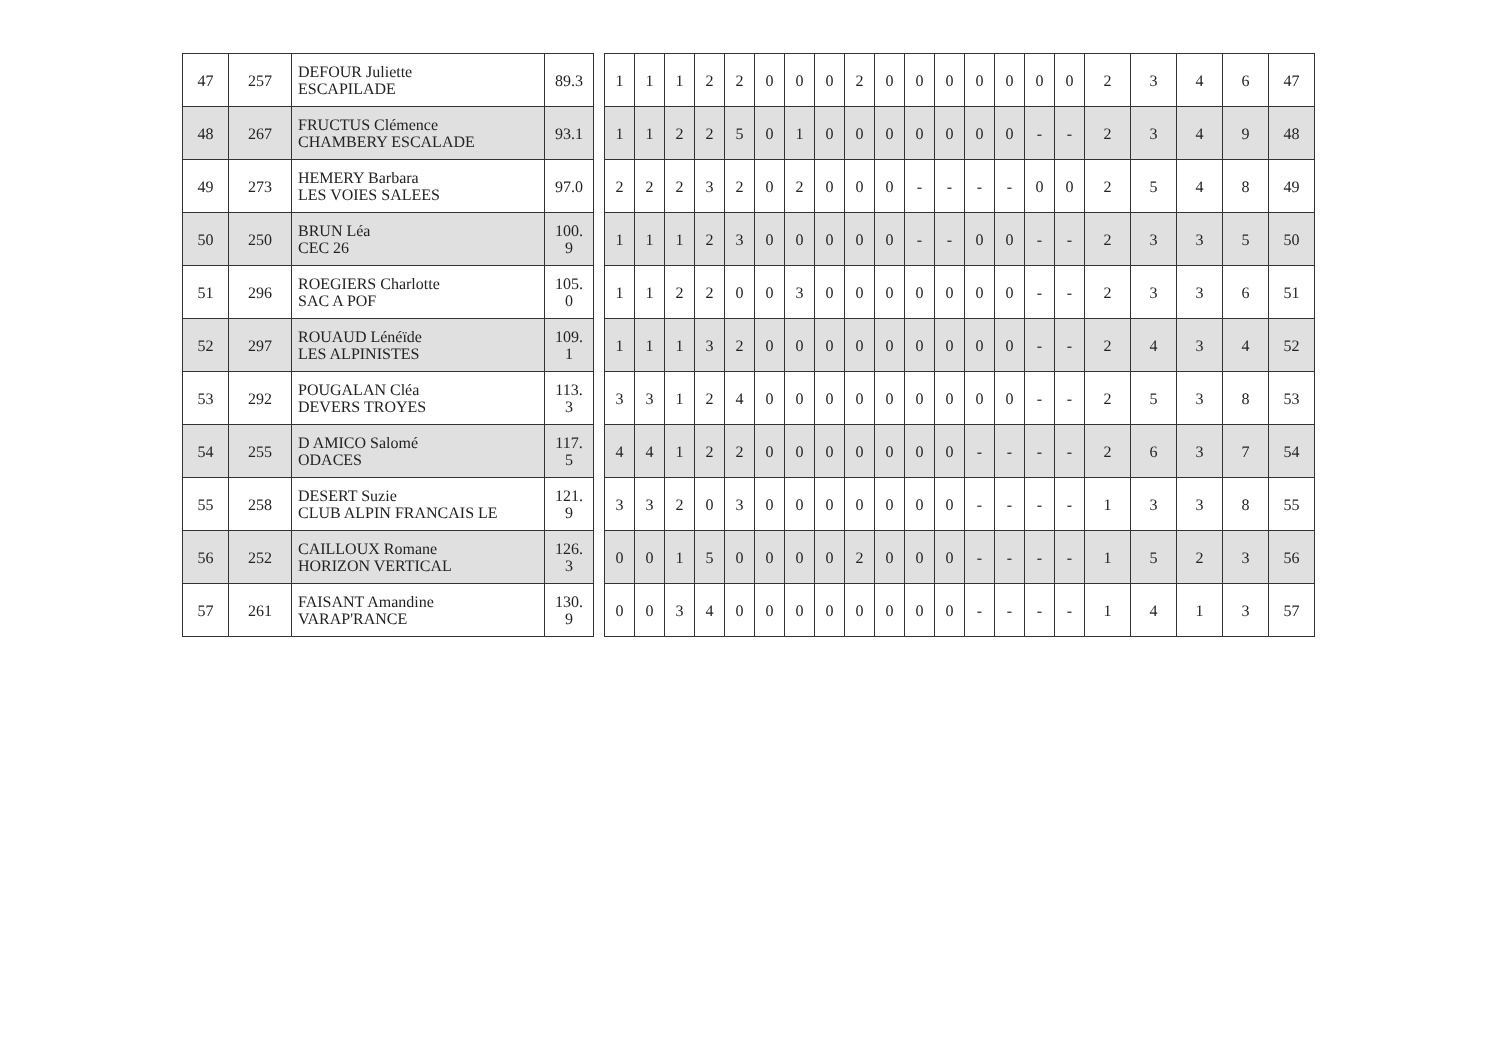| 47 | 257 | DEFOUR Juliette ESCAPILADE | 89.3 | | 1 | 1 | 1 | 2 | 2 | 0 | 0 | 0 | 2 | 0 | 0 | 0 | 0 | 0 | 0 | 0 | 2 | 3 | 4 | 6 | 47 |
| 48 | 267 | FRUCTUS Clémence CHAMBERY ESCALADE | 93.1 | | 1 | 1 | 2 | 2 | 5 | 0 | 1 | 0 | 0 | 0 | 0 | 0 | 0 | 0 | - | - | 2 | 3 | 4 | 9 | 48 |
| 49 | 273 | HEMERY Barbara LES VOIES SALEES | 97.0 | | 2 | 2 | 2 | 3 | 2 | 0 | 2 | 0 | 0 | 0 | - | - | - | - | 0 | 0 | 2 | 5 | 4 | 8 | 49 |
| 50 | 250 | BRUN Léa CEC 26 | 100. 9 | | 1 | 1 | 1 | 2 | 3 | 0 | 0 | 0 | 0 | 0 | - | - | 0 | 0 | - | - | 2 | 3 | 3 | 5 | 50 |
| 51 | 296 | ROEGIERS Charlotte SAC A POF | 105. 0 | | 1 | 1 | 2 | 2 | 0 | 0 | 3 | 0 | 0 | 0 | 0 | 0 | 0 | 0 | - | - | 2 | 3 | 3 | 6 | 51 |
| 52 | 297 | ROUAUD Lénéïde LES ALPINISTES | 109. 1 | | 1 | 1 | 1 | 3 | 2 | 0 | 0 | 0 | 0 | 0 | 0 | 0 | 0 | 0 | - | - | 2 | 4 | 3 | 4 | 52 |
| 53 | 292 | POUGALAN Cléa DEVERS TROYES | 113. 3 | | 3 | 3 | 1 | 2 | 4 | 0 | 0 | 0 | 0 | 0 | 0 | 0 | 0 | 0 | - | - | 2 | 5 | 3 | 8 | 53 |
| 54 | 255 | D AMICO Salomé ODACES | 117. 5 | | 4 | 4 | 1 | 2 | 2 | 0 | 0 | 0 | 0 | 0 | 0 | 0 | - | - | - | - | 2 | 6 | 3 | 7 | 54 |
| 55 | 258 | DESERT Suzie CLUB ALPIN FRANCAIS LE | 121. 9 | | 3 | 3 | 2 | 0 | 3 | 0 | 0 | 0 | 0 | 0 | 0 | 0 | - | - | - | - | 1 | 3 | 3 | 8 | 55 |
| 56 | 252 | CAILLOUX Romane HORIZON VERTICAL | 126. 3 | | 0 | 0 | 1 | 5 | 0 | 0 | 0 | 0 | 2 | 0 | 0 | 0 | - | - | - | - | 1 | 5 | 2 | 3 | 56 |
| 57 | 261 | FAISANT Amandine VARAP'RANCE | 130. 9 | | 0 | 0 | 3 | 4 | 0 | 0 | 0 | 0 | 0 | 0 | 0 | 0 | - | - | - | - | 1 | 4 | 1 | 3 | 57 |